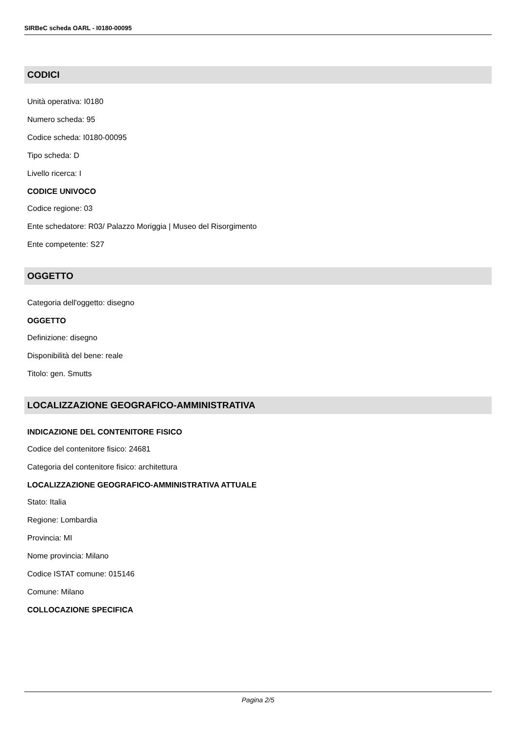SIRBeC scheda OARL - I0180-00095
CODICI
Unità operativa: I0180
Numero scheda: 95
Codice scheda: I0180-00095
Tipo scheda: D
Livello ricerca: I
CODICE UNIVOCO
Codice regione: 03
Ente schedatore: R03/ Palazzo Moriggia | Museo del Risorgimento
Ente competente: S27
OGGETTO
Categoria dell'oggetto: disegno
OGGETTO
Definizione: disegno
Disponibilità del bene: reale
Titolo: gen. Smutts
LOCALIZZAZIONE GEOGRAFICO-AMMINISTRATIVA
INDICAZIONE DEL CONTENITORE FISICO
Codice del contenitore fisico: 24681
Categoria del contenitore fisico: architettura
LOCALIZZAZIONE GEOGRAFICO-AMMINISTRATIVA ATTUALE
Stato: Italia
Regione: Lombardia
Provincia: MI
Nome provincia: Milano
Codice ISTAT comune: 015146
Comune: Milano
COLLOCAZIONE SPECIFICA
Pagina 2/5